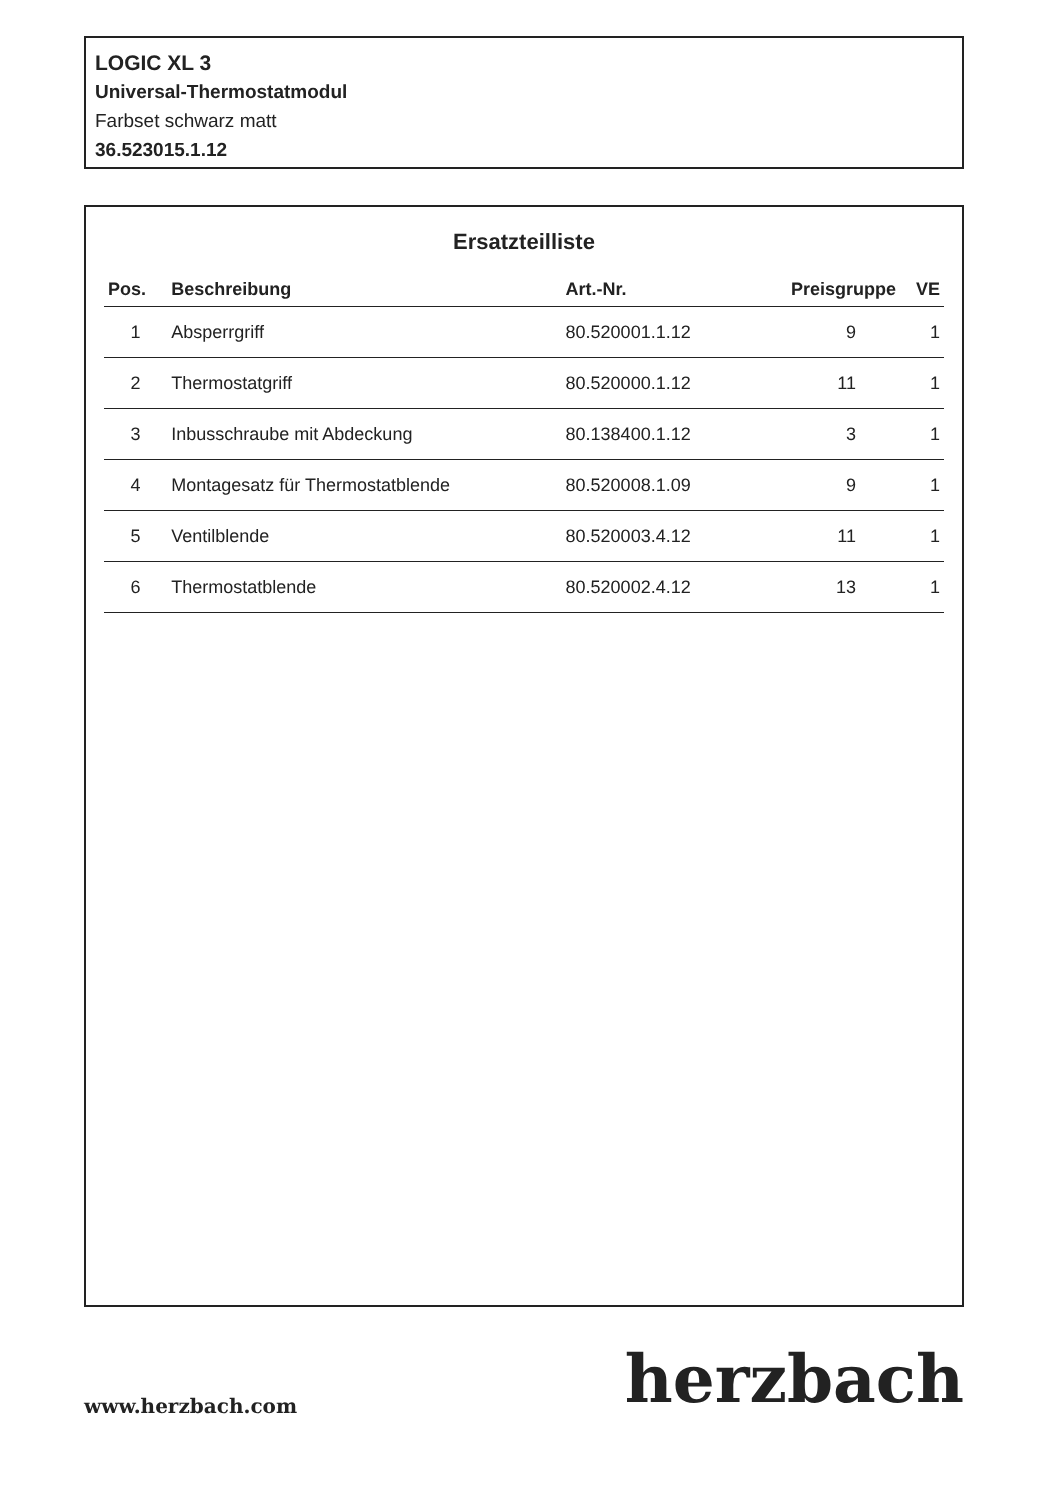LOGIC XL 3
Universal-Thermostatmodul
Farbset schwarz matt
36.523015.1.12
Ersatzteilliste
| Pos. | Beschreibung | Art.-Nr. | Preisgruppe | VE |
| --- | --- | --- | --- | --- |
| 1 | Absperrgriff | 80.520001.1.12 | 9 | 1 |
| 2 | Thermostatgriff | 80.520000.1.12 | 11 | 1 |
| 3 | Inbusschraube mit Abdeckung | 80.138400.1.12 | 3 | 1 |
| 4 | Montagesatz für Thermostatblende | 80.520008.1.09 | 9 | 1 |
| 5 | Ventilblende | 80.520003.4.12 | 11 | 1 |
| 6 | Thermostatblende | 80.520002.4.12 | 13 | 1 |
www.herzbach.com herzbach